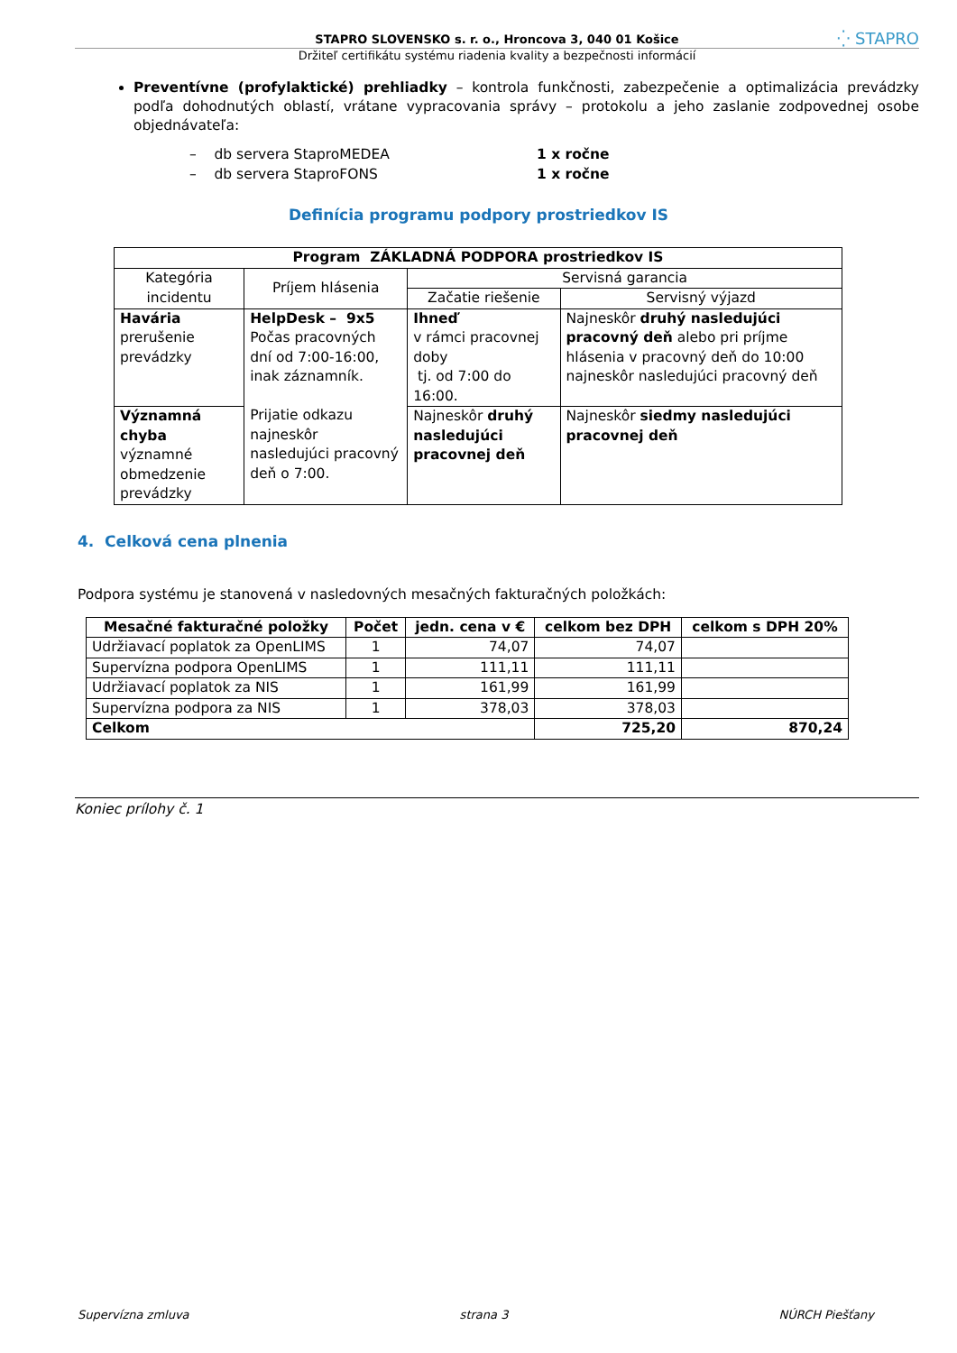STAPRO SLOVENSKO s. r. o., Hroncova 3, 040 01 Košice
Držiteľ certifikátu systému riadenia kvality a bezpečnosti informácií
⁛ STAPRO
Preventívne (profylaktické) prehliadky – kontrola funkčnosti, zabezpečenie a optimalizácia prevádzky podľa dohodnutých oblastí, vrátane vypracovania správy – protokolu a jeho zaslanie zodpovednej osobe objednávateľa:
– db servera StaproMEDEA 1 x ročne
– db servera StaproFONS 1 x ročne
Definícia programu podpory prostriedkov IS
| Program ZÁKLADNÁ PODPORA prostriedkov IS | | | |
| --- | --- | --- | --- |
| Kategória incidentu | Príjem hlásenia | Servisná garancia | |
| | | Začatie riešenie | Servisný výjazd |
| Havária prerušenie prevádzky | HelpDesk – 9x5 Počas pracovných dní od 7:00-16:00, inak záznamník. Prijatie odkazu najneskôr nasledujúci pracovný deň o 7:00. | Ihneď v rámci pracovnej doby tj. od 7:00 do 16:00. | Najneskôr druhý nasledujúci pracovný deň alebo pri príjme hlásenia v pracovný deň do 10:00 najneskôr nasledujúci pracovný deň |
| Významná chyba významné obmedzenie prevádzky | | Najneskôr druhý nasledujúci pracovnej deň | Najneskôr siedmy nasledujúci pracovnej deň |
4. Celková cena plnenia
Podpora systému je stanovená v nasledovných mesačných fakturačných položkách:
| Mesačné fakturačné položky | Počet | jedn. cena v € | celkom bez DPH | celkom s DPH 20% |
| --- | --- | --- | --- | --- |
| Udržiavací poplatok za OpenLIMS | 1 | 74,07 | 74,07 | |
| Supervízna podpora OpenLIMS | 1 | 111,11 | 111,11 | |
| Udržiavací poplatok za NIS | 1 | 161,99 | 161,99 | |
| Supervízna podpora za NIS | 1 | 378,03 | 378,03 | |
| Celkom | | | 725,20 | 870,24 |
Koniec prílohy č. 1
Supervízna zmluva strana 3 NÚRCH Piešťany